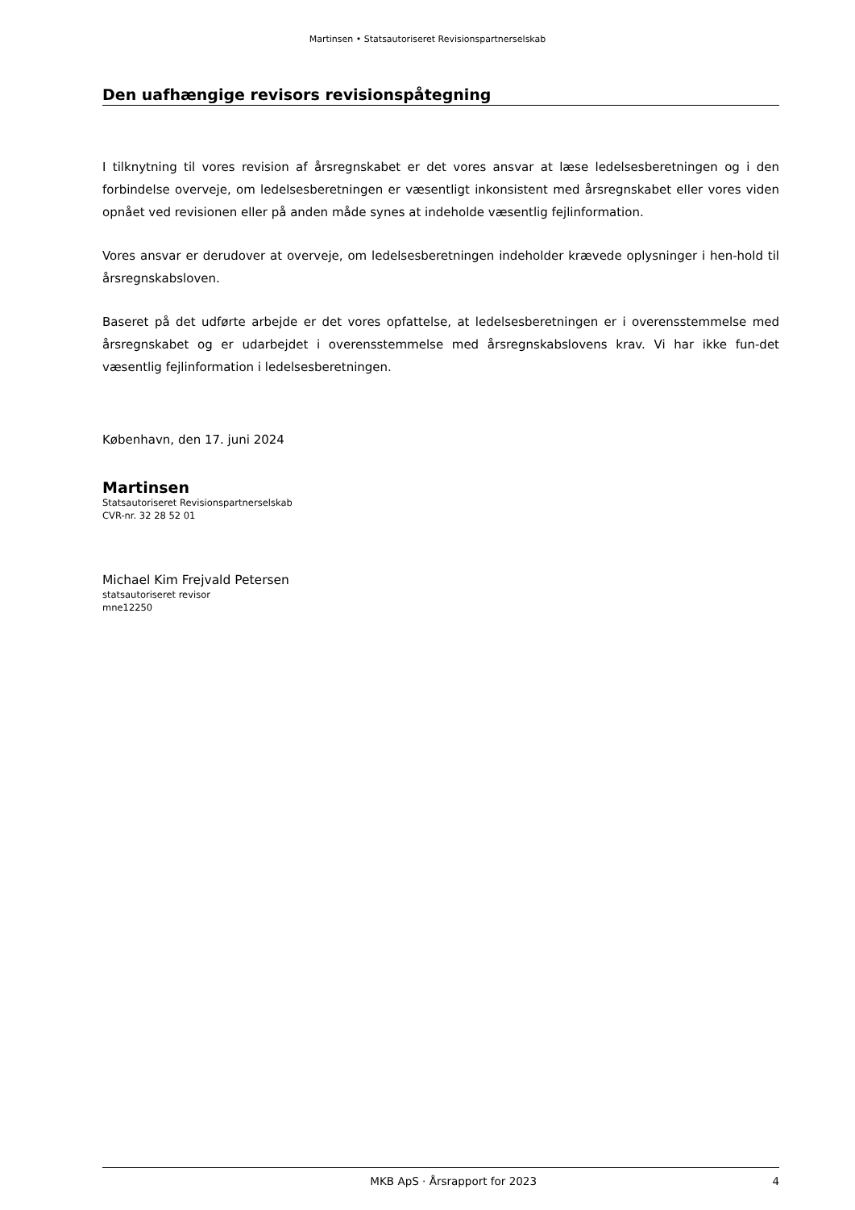Martinsen • Statsautoriseret Revisionspartnerselskab
Den uafhængige revisors revisionspåtegning
I tilknytning til vores revision af årsregnskabet er det vores ansvar at læse ledelsesberetningen og i den forbindelse overveje, om ledelsesberetningen er væsentligt inkonsistent med årsregnskabet eller vores viden opnået ved revisionen eller på anden måde synes at indeholde væsentlig fejlinformation.
Vores ansvar er derudover at overveje, om ledelsesberetningen indeholder krævede oplysninger i hen-hold til årsregnskabsloven.
Baseret på det udførte arbejde er det vores opfattelse, at ledelsesberetningen er i overensstemmelse med årsregnskabet og er udarbejdet i overensstemmelse med årsregnskabslovens krav. Vi har ikke fun-det væsentlig fejlinformation i ledelsesberetningen.
København, den 17. juni 2024
Martinsen
Statsautoriseret Revisionspartnerselskab
CVR-nr. 32 28 52 01
Michael Kim Frejvald Petersen
statsautoriseret revisor
mne12250
MKB ApS · Årsrapport for 2023 4